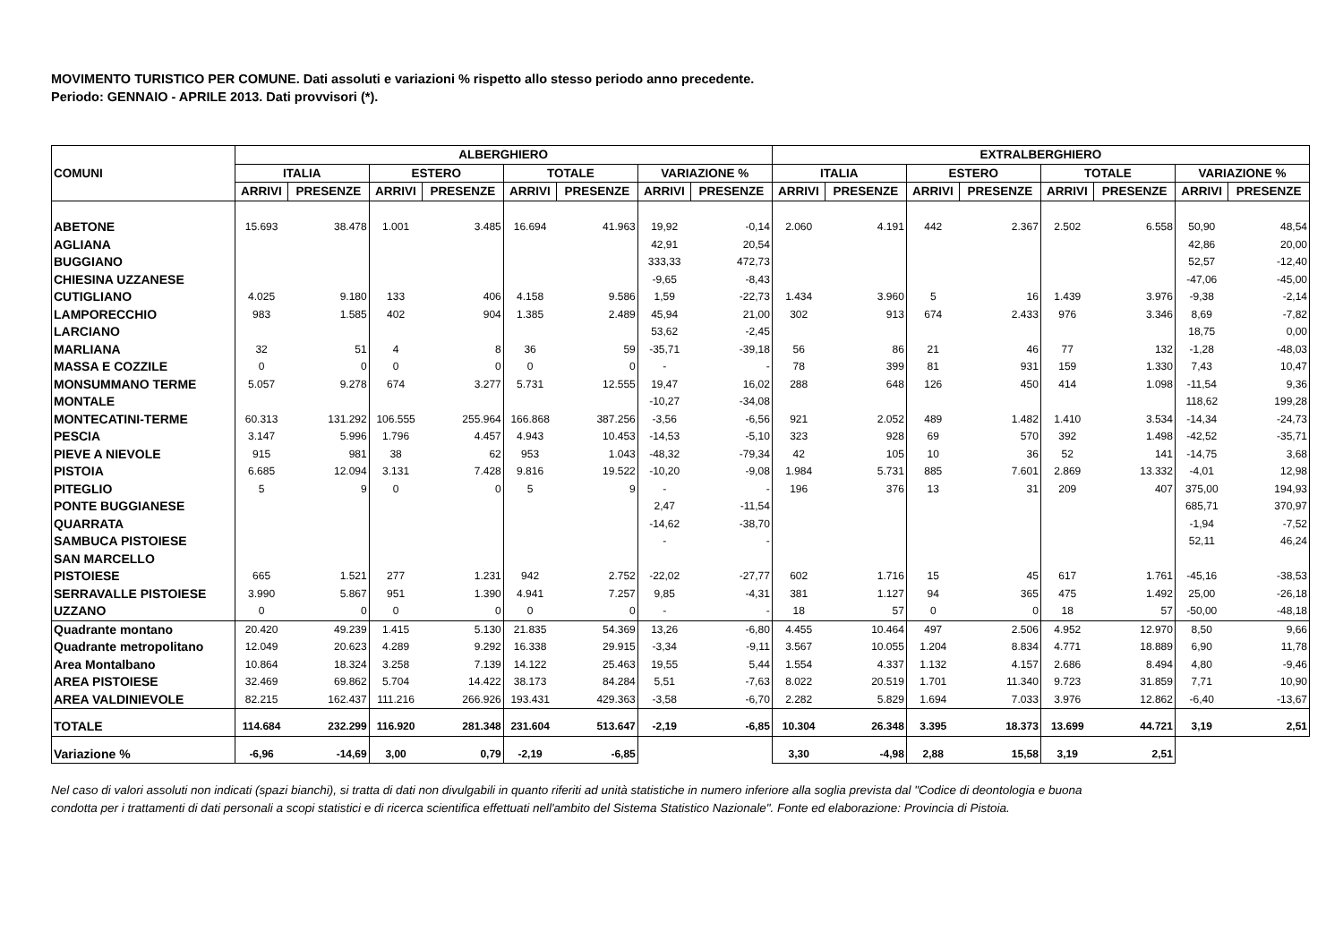MOVIMENTO TURISTICO PER COMUNE. Dati assoluti e variazioni % rispetto allo stesso periodo anno precedente.
Periodo: GENNAIO - APRILE 2013. Dati provvisori (*).
| COMUNI | ALBERGHIERO | | | | | | | | EXTRALBERGHIERO | | | | | | | |
| --- | --- | --- | --- | --- | --- | --- | --- | --- | --- | --- | --- | --- | --- | --- | --- | --- |
| | ITALIA | | ESTERO | | TOTALE | | VARIAZIONE % | | ITALIA | | ESTERO | | TOTALE | | VARIAZIONE % | |
| | ARRIVI | PRESENZE | ARRIVI | PRESENZE | ARRIVI | PRESENZE | ARRIVI | PRESENZE | ARRIVI | PRESENZE | ARRIVI | PRESENZE | ARRIVI | PRESENZE | ARRIVI | PRESENZE |
| ABETONE | 15.693 | 38.478 | 1.001 | 3.485 | 16.694 | 41.963 | 19,92 | -0,14 | 2.060 | 4.191 | 442 | 2.367 | 2.502 | 6.558 | 50,90 | 48,54 |
| AGLIANA | | | | | | | 42,91 | 20,54 | | | | | | | 42,86 | 20,00 |
| BUGGIANO | | | | | | | 333,33 | 472,73 | | | | | | | 52,57 | -12,40 |
| CHIESINA UZZANESE | | | | | | | -9,65 | -8,43 | | | | | | | -47,06 | -45,00 |
| CUTIGLIANO | 4.025 | 9.180 | 133 | 406 | 4.158 | 9.586 | 1,59 | -22,73 | 1.434 | 3.960 | 5 | 16 | 1.439 | 3.976 | -9,38 | -2,14 |
| LAMPORECCHIO | 983 | 1.585 | 402 | 904 | 1.385 | 2.489 | 45,94 | 21,00 | 302 | 913 | 674 | 2.433 | 976 | 3.346 | 8,69 | -7,82 |
| LARCIANO | | | | | | | 53,62 | -2,45 | | | | | | | 18,75 | 0,00 |
| MARLIANA | 32 | 51 | 4 | 8 | 36 | 59 | -35,71 | -39,18 | 56 | 86 | 21 | 46 | 77 | 132 | -1,28 | -48,03 |
| MASSA E COZZILE | 0 | 0 | 0 | 0 | 0 | 0 | - | - | 78 | 399 | 81 | 931 | 159 | 1.330 | 7,43 | 10,47 |
| MONSUMMANO TERME | 5.057 | 9.278 | 674 | 3.277 | 5.731 | 12.555 | 19,47 | 16,02 | 288 | 648 | 126 | 450 | 414 | 1.098 | -11,54 | 9,36 |
| MONTALE | | | | | | | -10,27 | -34,08 | | | | | | | 118,62 | 199,28 |
| MONTECATINI-TERME | 60.313 | 131.292 | 106.555 | 255.964 | 166.868 | 387.256 | -3,56 | -6,56 | 921 | 2.052 | 489 | 1.482 | 1.410 | 3.534 | -14,34 | -24,73 |
| PESCIA | 3.147 | 5.996 | 1.796 | 4.457 | 4.943 | 10.453 | -14,53 | -5,10 | 323 | 928 | 69 | 570 | 392 | 1.498 | -42,52 | -35,71 |
| PIEVE A NIEVOLE | 915 | 981 | 38 | 62 | 953 | 1.043 | -48,32 | -79,34 | 42 | 105 | 10 | 36 | 52 | 141 | -14,75 | 3,68 |
| PISTOIA | 6.685 | 12.094 | 3.131 | 7.428 | 9.816 | 19.522 | -10,20 | -9,08 | 1.984 | 5.731 | 885 | 7.601 | 2.869 | 13.332 | -4,01 | 12,98 |
| PITEGLIO | 5 | 9 | 0 | 0 | 5 | 9 | - | - | 196 | 376 | 13 | 31 | 209 | 407 | 375,00 | 194,93 |
| PONTE BUGGIANESE | | | | | | | 2,47 | -11,54 | | | | | | | 685,71 | 370,97 |
| QUARRATA | | | | | | | -14,62 | -38,70 | | | | | | | -1,94 | -7,52 |
| SAMBUCA PISTOIESE | | | | | | | - | - | | | | | | | 52,11 | 46,24 |
| SAN MARCELLO PISTOIESE | 665 | 1.521 | 277 | 1.231 | 942 | 2.752 | -22,02 | -27,77 | 602 | 1.716 | 15 | 45 | 617 | 1.761 | -45,16 | -38,53 |
| SERRAVALLE PISTOIESE | 3.990 | 5.867 | 951 | 1.390 | 4.941 | 7.257 | 9,85 | -4,31 | 381 | 1.127 | 94 | 365 | 475 | 1.492 | 25,00 | -26,18 |
| UZZANO | 0 | 0 | 0 | 0 | 0 | 0 | - | - | 18 | 57 | 0 | 0 | 18 | 57 | -50,00 | -48,18 |
| Quadrante montano | 20.420 | 49.239 | 1.415 | 5.130 | 21.835 | 54.369 | 13,26 | -6,80 | 4.455 | 10.464 | 497 | 2.506 | 4.952 | 12.970 | 8,50 | 9,66 |
| Quadrante metropolitano | 12.049 | 20.623 | 4.289 | 9.292 | 16.338 | 29.915 | -3,34 | -9,11 | 3.567 | 10.055 | 1.204 | 8.834 | 4.771 | 18.889 | 6,90 | 11,78 |
| Area Montalbano | 10.864 | 18.324 | 3.258 | 7.139 | 14.122 | 25.463 | 19,55 | 5,44 | 1.554 | 4.337 | 1.132 | 4.157 | 2.686 | 8.494 | 4,80 | -9,46 |
| AREA PISTOIESE | 32.469 | 69.862 | 5.704 | 14.422 | 38.173 | 84.284 | 5,51 | -7,63 | 8.022 | 20.519 | 1.701 | 11.340 | 9.723 | 31.859 | 7,71 | 10,90 |
| AREA VALDINIEVOLE | 82.215 | 162.437 | 111.216 | 266.926 | 193.431 | 429.363 | -3,58 | -6,70 | 2.282 | 5.829 | 1.694 | 7.033 | 3.976 | 12.862 | -6,40 | -13,67 |
| TOTALE | 114.684 | 232.299 | 116.920 | 281.348 | 231.604 | 513.647 | -2,19 | -6,85 | 10.304 | 26.348 | 3.395 | 18.373 | 13.699 | 44.721 | 3,19 | 2,51 |
| Variazione % | -6,96 | -14,69 | 3,00 | 0,79 | -2,19 | -6,85 | | | 3,30 | -4,98 | 2,88 | 15,58 | 3,19 | 2,51 | | |
Nel caso di valori assoluti non indicati (spazi bianchi), si tratta di dati non divulgabili in quanto riferiti ad unità statistiche in numero inferiore alla soglia prevista dal "Codice di deontologia e buona condotta per i trattamenti di dati personali a scopi statistici e di ricerca scientifica effettuati nell'ambito del Sistema Statistico Nazionale". Fonte ed elaborazione: Provincia di Pistoia.